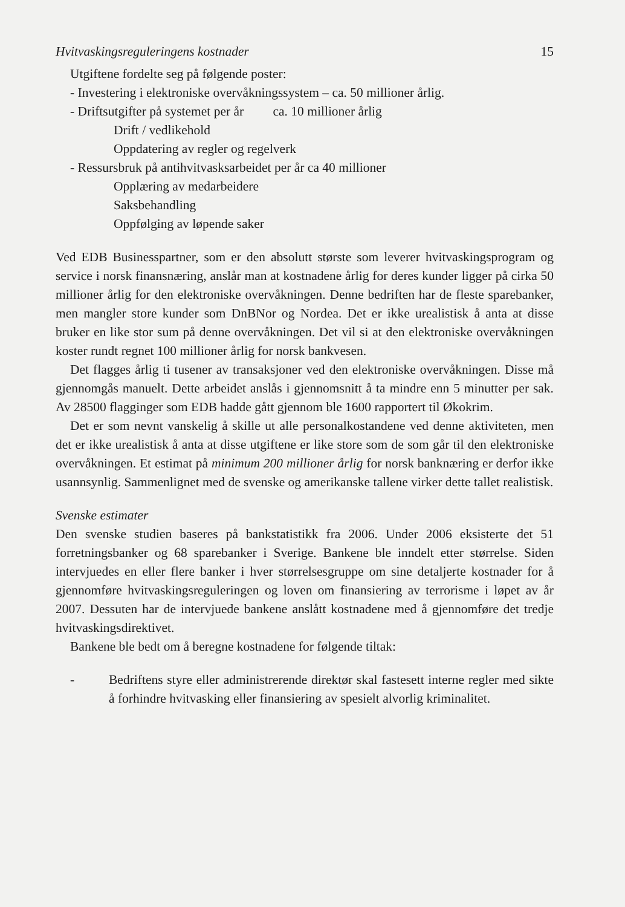Hvitvaskingsreguleringens kostnader 15
Utgiftene fordelte seg på følgende poster:
- Investering i elektroniske overvåkningssystem – ca. 50 millioner årlig.
- Driftsutgifter på systemet per år ca. 10 millioner årlig
Drift / vedlikehold
Oppdatering av regler og regelverk
- Ressursbruk på antihvitvasksarbeidet per år ca 40 millioner
Opplæring av medarbeidere
Saksbehandling
Oppfølging av løpende saker
Ved EDB Businesspartner, som er den absolutt største som leverer hvitvaskings­program og service i norsk finansnæring, anslår man at kostnadene årlig for deres kunder ligger på cirka 50 millioner årlig for den elektroniske overvåkningen. Denne bedriften har de fleste sparebanker, men mangler store kunder som DnBNor og Nordea. Det er ikke urealistisk å anta at disse bruker en like stor sum på denne overvåkningen. Det vil si at den elektroniske overvåkningen koster rundt regnet 100 millioner årlig for norsk bankvesen.
Det flagges årlig ti tusener av transaksjoner ved den elektroniske overvåk­ningen. Disse må gjennomgås manuelt. Dette arbeidet anslås i gjennomsnitt å ta mindre enn 5 minutter per sak. Av 28500 flagginger som EDB hadde gått gjennom ble 1600 rapportert til Økokrim.
Det er som nevnt vanskelig å skille ut alle personalkostandene ved denne aktiviteten, men det er ikke urealistisk å anta at disse utgiftene er like store som de som går til den elektroniske overvåkningen. Et estimat på minimum 200 mil­lioner årlig for norsk banknæring er derfor ikke usannsynlig. Sammenlignet med de svenske og amerikanske tallene virker dette tallet realistisk.
Svenske estimater
Den svenske studien baseres på bankstatistikk fra 2006. Under 2006 eksisterte det 51 forretningsbanker og 68 sparebanker i Sverige. Bankene ble inndelt etter størrelse. Siden intervjuedes en eller flere banker i hver størrelsesgruppe om sine detaljerte kostnader for å gjennomføre hvitvaskingsreguleringen og loven om fi­nansiering av terrorisme i løpet av år 2007. Dessuten har de intervjuede bankene anslått kostnadene med å gjennomføre det tredje hvitvaskingsdirektivet.
Bankene ble bedt om å beregne kostnadene for følgende tiltak:
- Bedriftens styre eller administrerende direktør skal fastesett interne regler med sikte å forhindre hvitvasking eller finansiering av spesielt al­vorlig kriminalitet.